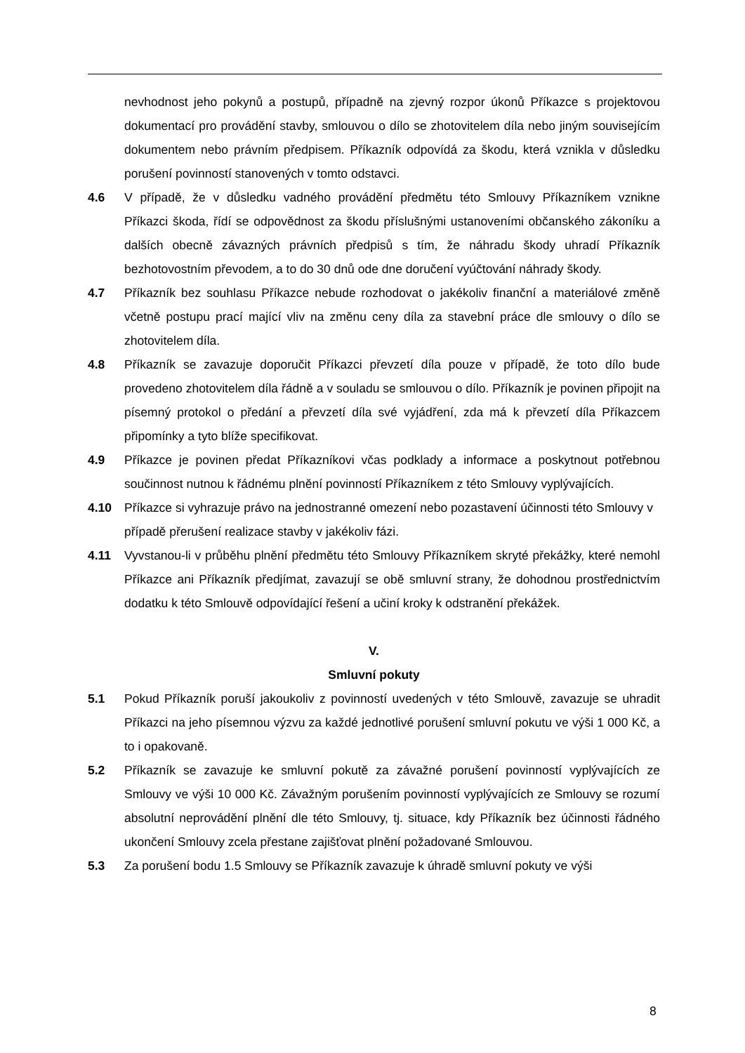nevhodnost jeho pokynů a postupů, případně na zjevný rozpor úkonů Příkazce s projektovou dokumentací pro provádění stavby, smlouvou o dílo se zhotovitelem díla nebo jiným souvisejícím dokumentem nebo právním předpisem. Příkazník odpovídá za škodu, která vznikla v důsledku porušení povinností stanovených v tomto odstavci.
4.6 V případě, že v důsledku vadného provádění předmětu této Smlouvy Příkazníkem vznikne Příkazci škoda, řídí se odpovědnost za škodu příslušnými ustanoveními občanského zákoníku a dalších obecně závazných právních předpisů s tím, že náhradu škody uhradí Příkazník bezhotovostním převodem, a to do 30 dnů ode dne doručení vyúčtování náhrady škody.
4.7 Příkazník bez souhlasu Příkazce nebude rozhodovat o jakékoliv finanční a materiálové změně včetně postupu prací mající vliv na změnu ceny díla za stavební práce dle smlouvy o dílo se zhotovitelem díla.
4.8 Příkazník se zavazuje doporučit Příkazci převzetí díla pouze v případě, že toto dílo bude provedeno zhotovitelem díla řádně a v souladu se smlouvou o dílo. Příkazník je povinen připojit na písemný protokol o předání a převzetí díla své vyjádření, zda má k převzetí díla Příkazcem připomínky a tyto blíže specifikovat.
4.9 Příkazce je povinen předat Příkazníkovi včas podklady a informace a poskytnout potřebnou součinnost nutnou k řádnému plnění povinností Příkazníkem z této Smlouvy vyplývajících.
4.10 Příkazce si vyhrazuje právo na jednostranné omezení nebo pozastavení účinnosti této Smlouvy v případě přerušení realizace stavby v jakékoliv fázi.
4.11 Vyvstanou-li v průběhu plnění předmětu této Smlouvy Příkazníkem skryté překážky, které nemohl Příkazce ani Příkazník předjímat, zavazují se obě smluvní strany, že dohodnou prostřednictvím dodatku k této Smlouvě odpovídající řešení a učiní kroky k odstranění překážek.
V.
Smluvní pokuty
5.1 Pokud Příkazník poruší jakoukoliv z povinností uvedených v této Smlouvě, zavazuje se uhradit Příkazci na jeho písemnou výzvu za každé jednotlivé porušení smluvní pokutu ve výši 1 000 Kč, a to i opakovaně.
5.2 Příkazník se zavazuje ke smluvní pokutě za závažné porušení povinností vyplývajících ze Smlouvy ve výši 10 000 Kč. Závažným porušením povinností vyplývajících ze Smlouvy se rozumí absolutní neprovádění plnění dle této Smlouvy, tj. situace, kdy Příkazník bez účinnosti řádného ukončení Smlouvy zcela přestane zajišťovat plnění požadované Smlouvou.
5.3 Za porušení bodu 1.5 Smlouvy se Příkazník zavazuje k úhradě smluvní pokuty ve výši
8